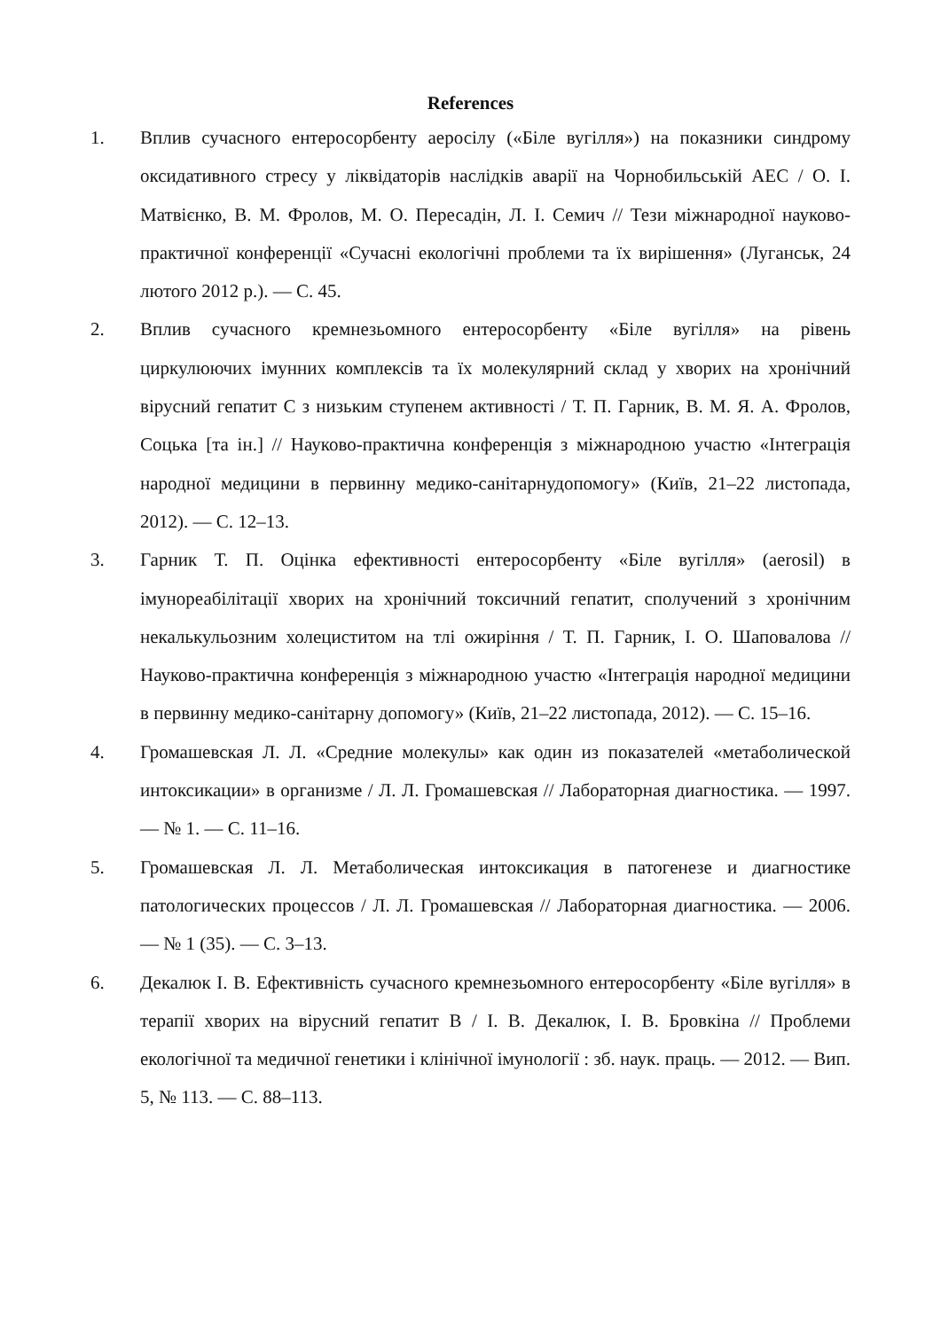References
1. Вплив сучасного ентеросорбенту аеросілу («Біле вугілля») на показники синдрому оксидативного стресу у ліквідаторів наслідків аварії на Чорнобильській АЕС / О. І. Матвієнко, В. М. Фролов, М. О. Пересадін, Л. І. Семич // Тези міжнародної науково-практичної конференції «Сучасні екологічні проблеми та їх вирішення» (Луганськ, 24 лютого 2012 р.). — С. 45.
2. Вплив сучасного кремнезьомного ентеросорбенту «Біле вугілля» на рівень циркулюючих імунних комплексів та їх молекулярний склад у хворих на хронічний вірусний гепатит С з низьким ступенем активності / Т. П. Гарник, В. М. Я. А. Фролов, Соцька [та ін.] // Науково-практична конференція з міжнародною участю «Інтеграція народної медицини в первинну медико-санітарнудопомогу» (Київ, 21–22 листопада, 2012). — С. 12–13.
3. Гарник Т. П. Оцінка ефективності ентеросорбенту «Біле вугілля» (aerosil) в імунореабілітації хворих на хронічний токсичний гепатит, сполучений з хронічним некалькульозним холециститом на тлі ожиріння / Т. П. Гарник, І. О. Шаповалова // Науково-практична конференція з міжнародною участю «Інтеграція народної медицини в первинну медико-санітарну допомогу» (Київ, 21–22 листопада, 2012). — С. 15–16.
4. Громашевская Л. Л. «Средние молекулы» как один из показателей «метаболической интоксикации» в организме / Л. Л. Громашевская // Лабораторная диагностика. — 1997. — № 1. — С. 11–16.
5. Громашевская Л. Л. Метаболическая интоксикация в патогенезе и диагностике патологических процессов / Л. Л. Громашевская // Лабораторная диагностика. — 2006. — № 1 (35). — С. 3–13.
6. Декалюк І. В. Ефективність сучасного кремнезьомного ентеросорбенту «Біле вугілля» в терапії хворих на вірусний гепатит В / І. В. Декалюк, І. В. Бровкіна // Проблеми екологічної та медичної генетики і клінічної імунології : зб. наук. праць. — 2012. — Вип. 5, № 113. — С. 88–113.